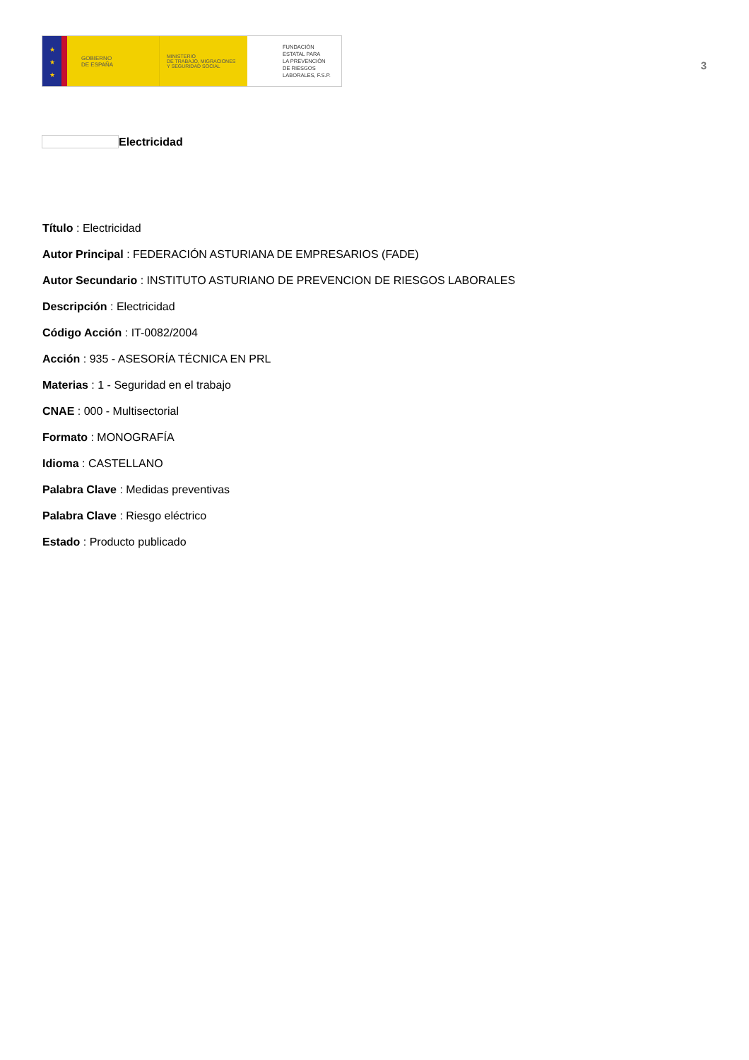★
★
★
GOBIERNO
DE ESPAÑA
MINISTERIO
DE TRABAJO, MIGRACIONES
Y SEGURIDAD SOCIAL
FUNDACIÓN
ESTATAL PARA
LA PREVENCIÓN
DE RIESGOS
LABORALES, F.S.P.
3
Electricidad
Título : Electricidad
Autor Principal : FEDERACIÓN ASTURIANA DE EMPRESARIOS (FADE)
Autor Secundario : INSTITUTO ASTURIANO DE PREVENCION DE RIESGOS LABORALES
Descripción : Electricidad
Código Acción : IT-0082/2004
Acción : 935 - ASESORÍA TÉCNICA EN PRL
Materias : 1 - Seguridad en el trabajo
CNAE : 000 - Multisectorial
Formato : MONOGRAFÍA
Idioma : CASTELLANO
Palabra Clave : Medidas preventivas
Palabra Clave : Riesgo eléctrico
Estado : Producto publicado